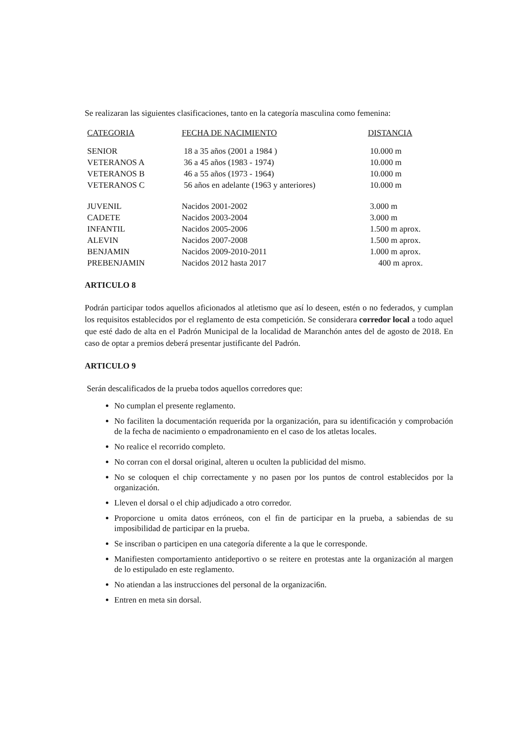Se realizaran las siguientes clasificaciones, tanto en la categoría masculina como femenina:
| CATEGORIA | FECHA DE NACIMIENTO | DISTANCIA |
| --- | --- | --- |
| SENIOR | 18 a 35 años (2001 a 1984 ) | 10.000 m |
| VETERANOS A | 36 a 45 años (1983 - 1974) | 10.000 m |
| VETERANOS B | 46 a 55 años (1973 - 1964) | 10.000 m |
| VETERANOS C | 56 años en adelante (1963 y anteriores) | 10.000 m |
| JUVENIL | Nacidos 2001-2002 | 3.000 m |
| CADETE | Nacidos 2003-2004 | 3.000 m |
| INFANTIL | Nacidos 2005-2006 | 1.500 m aprox. |
| ALEVIN | Nacidos 2007-2008 | 1.500 m aprox. |
| BENJAMIN | Nacidos 2009-2010-2011 | 1.000 m aprox. |
| PREBENJAMIN | Nacidos 2012 hasta 2017 | 400 m aprox. |
ARTICULO 8
Podrán participar todos aquellos aficionados al atletismo que así lo deseen, estén o no federados, y cumplan los requisitos establecidos por el reglamento de esta competición. Se considerara corredor local a todo aquel que esté dado de alta en el Padrón Municipal de la localidad de Maranchón antes del de agosto de 2018. En caso de optar a premios deberá presentar justificante del Padrón.
ARTICULO 9
Serán descalificados de la prueba todos aquellos corredores que:
No cumplan el presente reglamento.
No faciliten la documentación requerida por la organización, para su identificación y comprobación de la fecha de nacimiento o empadronamiento en el caso de los atletas locales.
No realice el recorrido completo.
No corran con el dorsal original, alteren u oculten la publicidad del mismo.
No se coloquen el chip correctamente y no pasen por los puntos de control establecidos por la organización.
Lleven el dorsal o el chip adjudicado a otro corredor.
Proporcione u omita datos erróneos, con el fin de participar en la prueba, a sabiendas de su imposibilidad de participar en la prueba.
Se inscriban o participen en una categoría diferente a la que le corresponde.
Manifiesten comportamiento antideportivo o se reitere en protestas ante la organización al margen de lo estipulado en este reglamento.
No atiendan a las instrucciones del personal de la organizaci6n.
Entren en meta sin dorsal.